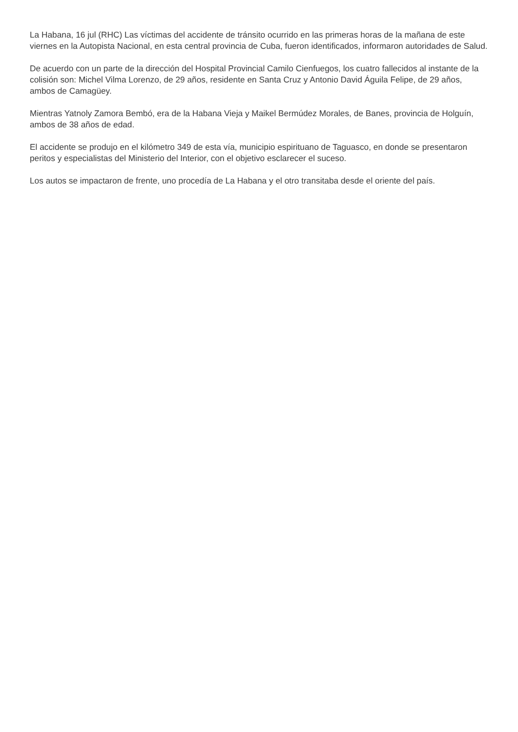La Habana, 16 jul (RHC) Las víctimas del accidente de tránsito ocurrido en las primeras horas de la mañana de este viernes en la Autopista Nacional, en esta central provincia de Cuba, fueron identificados, informaron autoridades de Salud.
De acuerdo con un parte de la dirección del Hospital Provincial Camilo Cienfuegos, los cuatro fallecidos al instante de la colisión son: Michel Vilma Lorenzo, de 29 años, residente en Santa Cruz y Antonio David Águila Felipe, de 29 años, ambos de Camagüey.
Mientras Yatnoly Zamora Bembó, era de la Habana Vieja y Maikel Bermúdez Morales, de Banes, provincia de Holguín, ambos de 38 años de edad.
El accidente se produjo en el kilómetro 349 de esta vía, municipio espirituano de Taguasco, en donde se presentaron peritos y especialistas del Ministerio del Interior, con el objetivo esclarecer el suceso.
Los autos se impactaron de frente, uno procedía de La Habana y el otro transitaba desde el oriente del país.